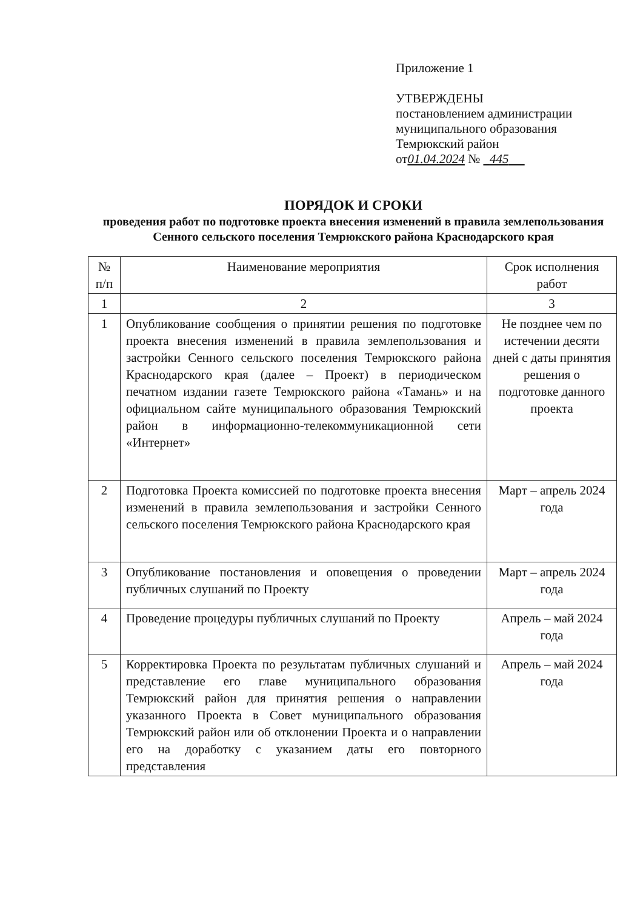Приложение 1
УТВЕРЖДЕНЫ
постановлением администрации
муниципального образования
Темрюкский район
от01.04.2024 № 445
ПОРЯДОК И СРОКИ
проведения работ по подготовке проекта внесения изменений в правила землепользования Сенного сельского поселения Темрюкского района Краснодарского края
| № п/п | Наименование мероприятия | Срок исполнения работ |
| --- | --- | --- |
| 1 | 2 | 3 |
| 1 | Опубликование сообщения о принятии решения по подготовке проекта внесения изменений в правила землепользования и застройки Сенного сельского поселения Темрюкского района Краснодарского края (далее – Проект) в периодическом печатном издании газете Темрюкского района «Тамань» и на официальном сайте муниципального образования Темрюкский район в информационно-телекоммуникационной сети «Интернет» | Не позднее чем по истечении десяти дней с даты принятия решения о подготовке данного проекта |
| 2 | Подготовка Проекта комиссией по подготовке проекта внесения изменений в правила землепользования и застройки Сенного сельского поселения Темрюкского района Краснодарского края | Март – апрель 2024 года |
| 3 | Опубликование постановления и оповещения о проведении публичных слушаний по Проекту | Март – апрель 2024 года |
| 4 | Проведение процедуры публичных слушаний по Проекту | Апрель – май 2024 года |
| 5 | Корректировка Проекта по результатам публичных слушаний и представление его главе муниципального образования Темрюкский район для принятия решения о направлении указанного Проекта в Совет муниципального образования Темрюкский район или об отклонении Проекта и о направлении его на доработку с указанием даты его повторного представления | Апрель – май 2024 года |